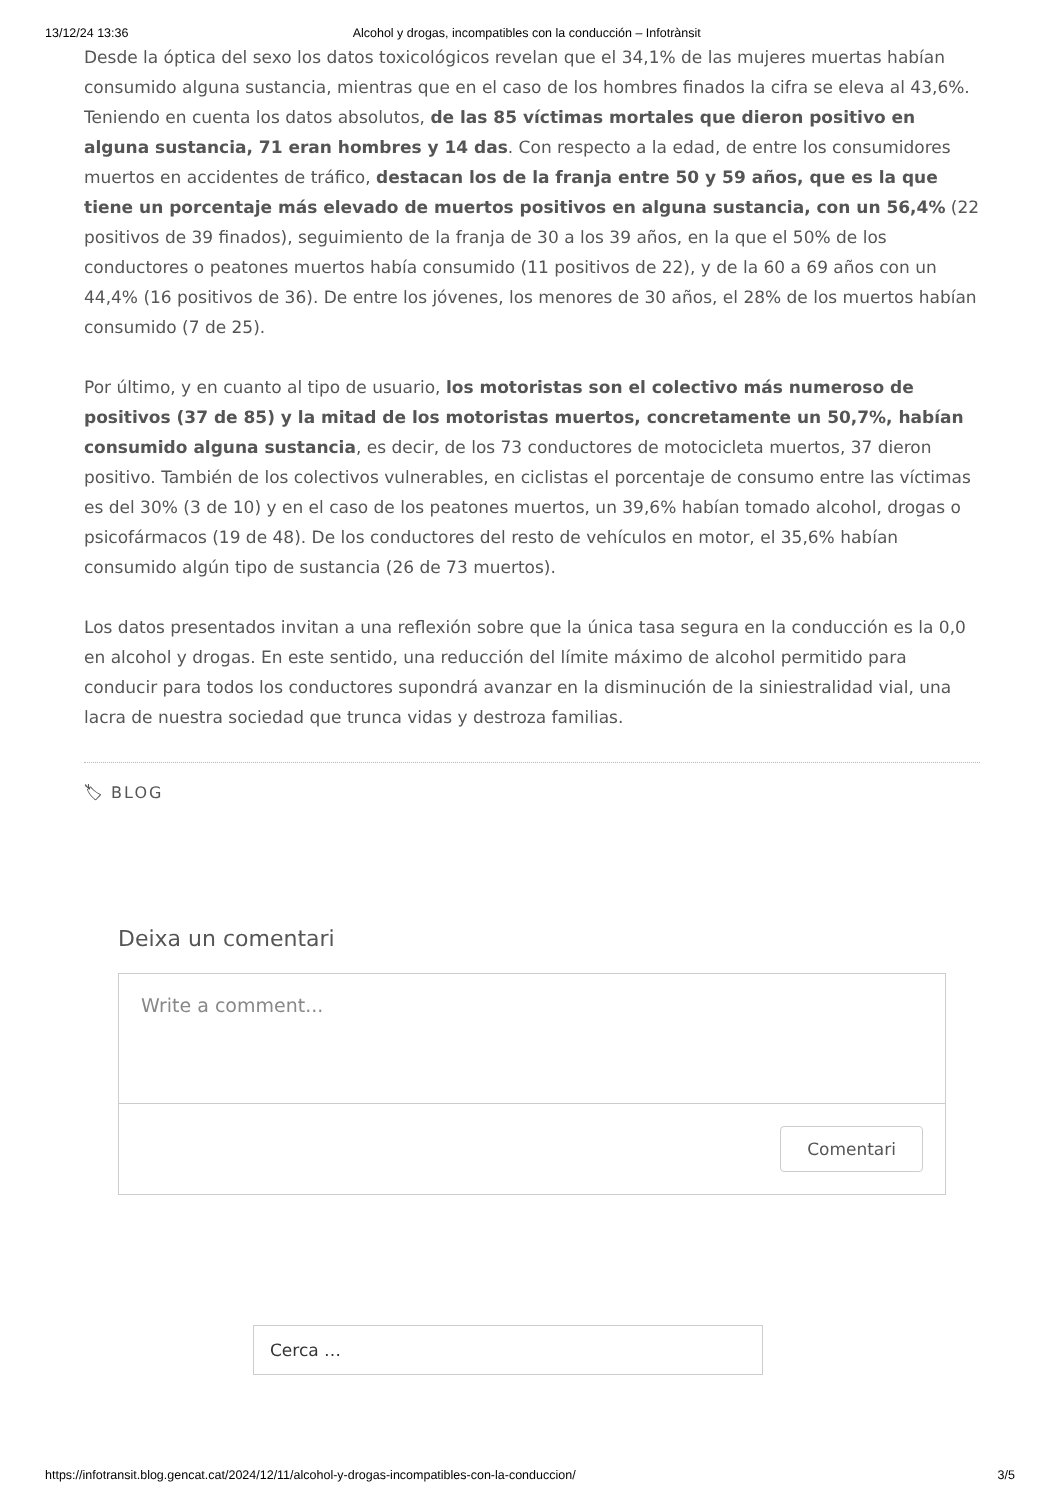13/12/24 13:36 Alcohol y drogas, incompatibles con la conducción – Infotrànsit
Desde la óptica del sexo los datos toxicológicos revelan que el 34,1% de las mujeres muertas habían consumido alguna sustancia, mientras que en el caso de los hombres finados la cifra se eleva al 43,6%. Teniendo en cuenta los datos absolutos, de las 85 víctimas mortales que dieron positivo en alguna sustancia, 71 eran hombres y 14 das. Con respecto a la edad, de entre los consumidores muertos en accidentes de tráfico, destacan los de la franja entre 50 y 59 años, que es la que tiene un porcentaje más elevado de muertos positivos en alguna sustancia, con un 56,4% (22 positivos de 39 finados), seguimiento de la franja de 30 a los 39 años, en la que el 50% de los conductores o peatones muertos había consumido (11 positivos de 22), y de la 60 a 69 años con un 44,4% (16 positivos de 36). De entre los jóvenes, los menores de 30 años, el 28% de los muertos habían consumido (7 de 25).
Por último, y en cuanto al tipo de usuario, los motoristas son el colectivo más numeroso de positivos (37 de 85) y la mitad de los motoristas muertos, concretamente un 50,7%, habían consumido alguna sustancia, es decir, de los 73 conductores de motocicleta muertos, 37 dieron positivo. También de los colectivos vulnerables, en ciclistas el porcentaje de consumo entre las víctimas es del 30% (3 de 10) y en el caso de los peatones muertos, un 39,6% habían tomado alcohol, drogas o psicofármacos (19 de 48). De los conductores del resto de vehículos en motor, el 35,6% habían consumido algún tipo de sustancia (26 de 73 muertos).
Los datos presentados invitan a una reflexión sobre que la única tasa segura en la conducción es la 0,0 en alcohol y drogas. En este sentido, una reducción del límite máximo de alcohol permitido para conducir para todos los conductores supondrá avanzar en la disminución de la siniestralidad vial, una lacra de nuestra sociedad que trunca vidas y destroza familias.
🏷 BLOG
Deixa un comentari
Write a comment...
Comentari
Cerca …
https://infotransit.blog.gencat.cat/2024/12/11/alcohol-y-drogas-incompatibles-con-la-conduccion/ 3/5